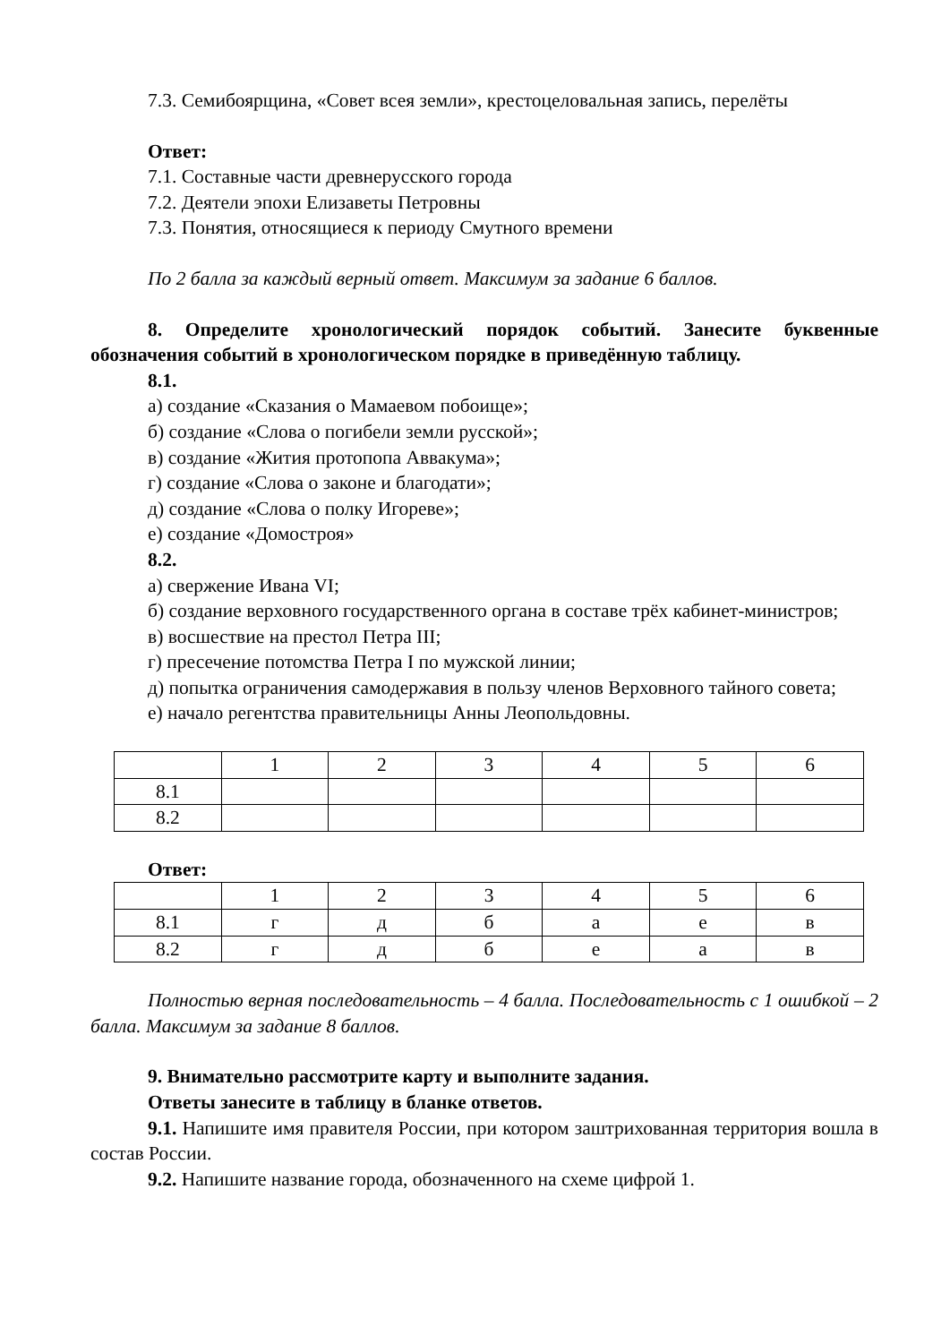7.3. Семибоярщина, «Совет всея земли», крестоцеловальная запись, перелёты
Ответ:
7.1. Составные части древнерусского города
7.2. Деятели эпохи Елизаветы Петровны
7.3. Понятия, относящиеся к периоду Смутного времени
По 2 балла за каждый верный ответ. Максимум за задание 6 баллов.
8. Определите хронологический порядок событий. Занесите буквенные обозначения событий в хронологическом порядке в приведённую таблицу.
8.1.
а) создание «Сказания о Мамаевом побоище»;
б) создание «Слова о погибели земли русской»;
в) создание «Жития протопопа Аввакума»;
г) создание «Слова о законе и благодати»;
д) создание «Слова о полку Игореве»;
е) создание «Домостроя»
8.2.
а) свержение Ивана VI;
б) создание верховного государственного органа в составе трёх кабинет-министров;
в) восшествие на престол Петра III;
г) пресечение потомства Петра I по мужской линии;
д) попытка ограничения самодержавия в пользу членов Верховного тайного совета;
е) начало регентства правительницы Анны Леопольдовны.
| | 1 | 2 | 3 | 4 | 5 | 6 |
| 8.1 | | | | | | |
| 8.2 | | | | | | |
Ответ:
| | 1 | 2 | 3 | 4 | 5 | 6 |
| 8.1 | г | д | б | а | е | в |
| 8.2 | г | д | б | е | а | в |
Полностью верная последовательность – 4 балла. Последовательность с 1 ошибкой – 2 балла. Максимум за задание 8 баллов.
9. Внимательно рассмотрите карту и выполните задания.
Ответы занесите в таблицу в бланке ответов.
9.1. Напишите имя правителя России, при котором заштрихованная территория вошла в состав России.
9.2. Напишите название города, обозначенного на схеме цифрой 1.